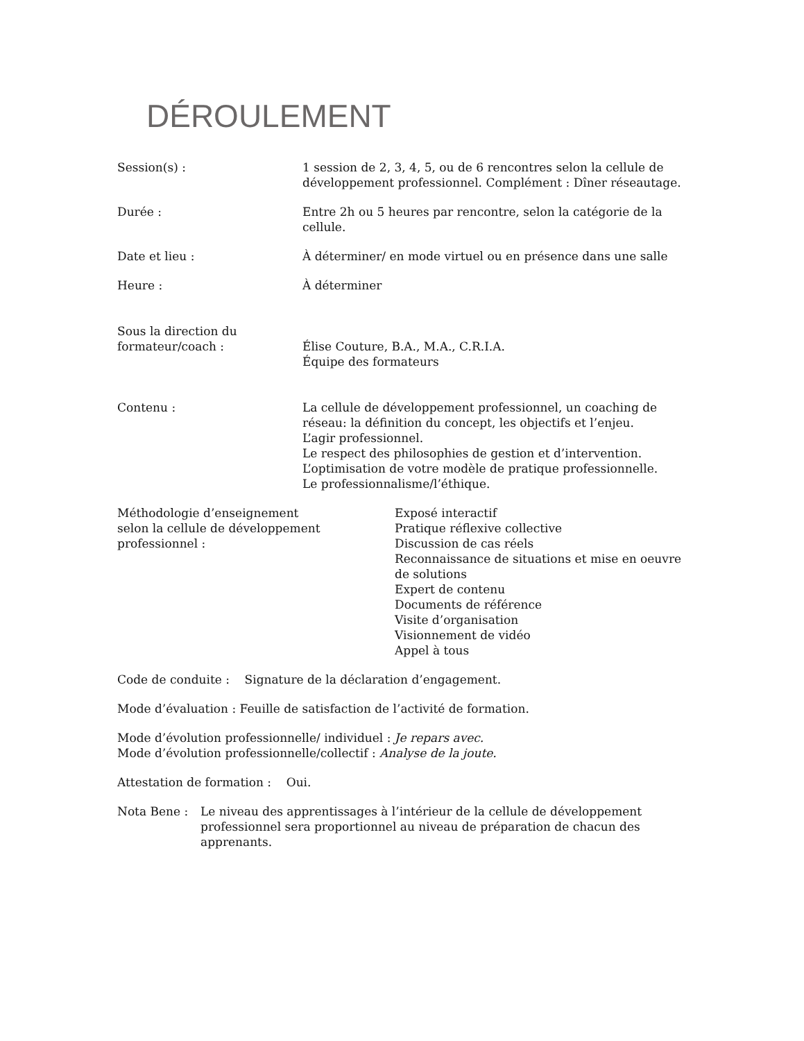DÉROULEMENT
Session(s) : 1 session de 2, 3, 4, 5, ou de 6 rencontres selon la cellule de développement professionnel. Complément : Dîner réseautage.
Durée : Entre 2h ou 5 heures par rencontre, selon la catégorie de la cellule.
Date et lieu : À déterminer/ en mode virtuel ou en présence dans une salle
Heure : À déterminer
Sous la direction du
formateur/coach :
Élise Couture, B.A., M.A., C.R.I.A.
Équipe des formateurs
Contenu : La cellule de développement professionnel, un coaching de réseau: la définition du concept, les objectifs et l’enjeu.
L’agir professionnel.
Le respect des philosophies de gestion et d’intervention.
L’optimisation de votre modèle de pratique professionnelle.
Le professionnalisme/l’éthique.
Méthodologie d’enseignement
selon la cellule de développement
professionnel :
Exposé interactif
Pratique réflexive collective
Discussion de cas réels
Reconnaissance de situations et mise en oeuvre de solutions
Expert de contenu
Documents de référence
Visite d’organisation
Visionnement de vidéo
Appel à tous
Code de conduite : Signature de la déclaration d’engagement.
Mode d’évaluation : Feuille de satisfaction de l’activité de formation.
Mode d’évolution professionnelle/ individuel : Je repars avec.
Mode d’évolution professionnelle/collectif : Analyse de la joute.
Attestation de formation : Oui.
Nota Bene : Le niveau des apprentissages à l’intérieur de la cellule de développement professionnel sera proportionnel au niveau de préparation de chacun des apprenants.